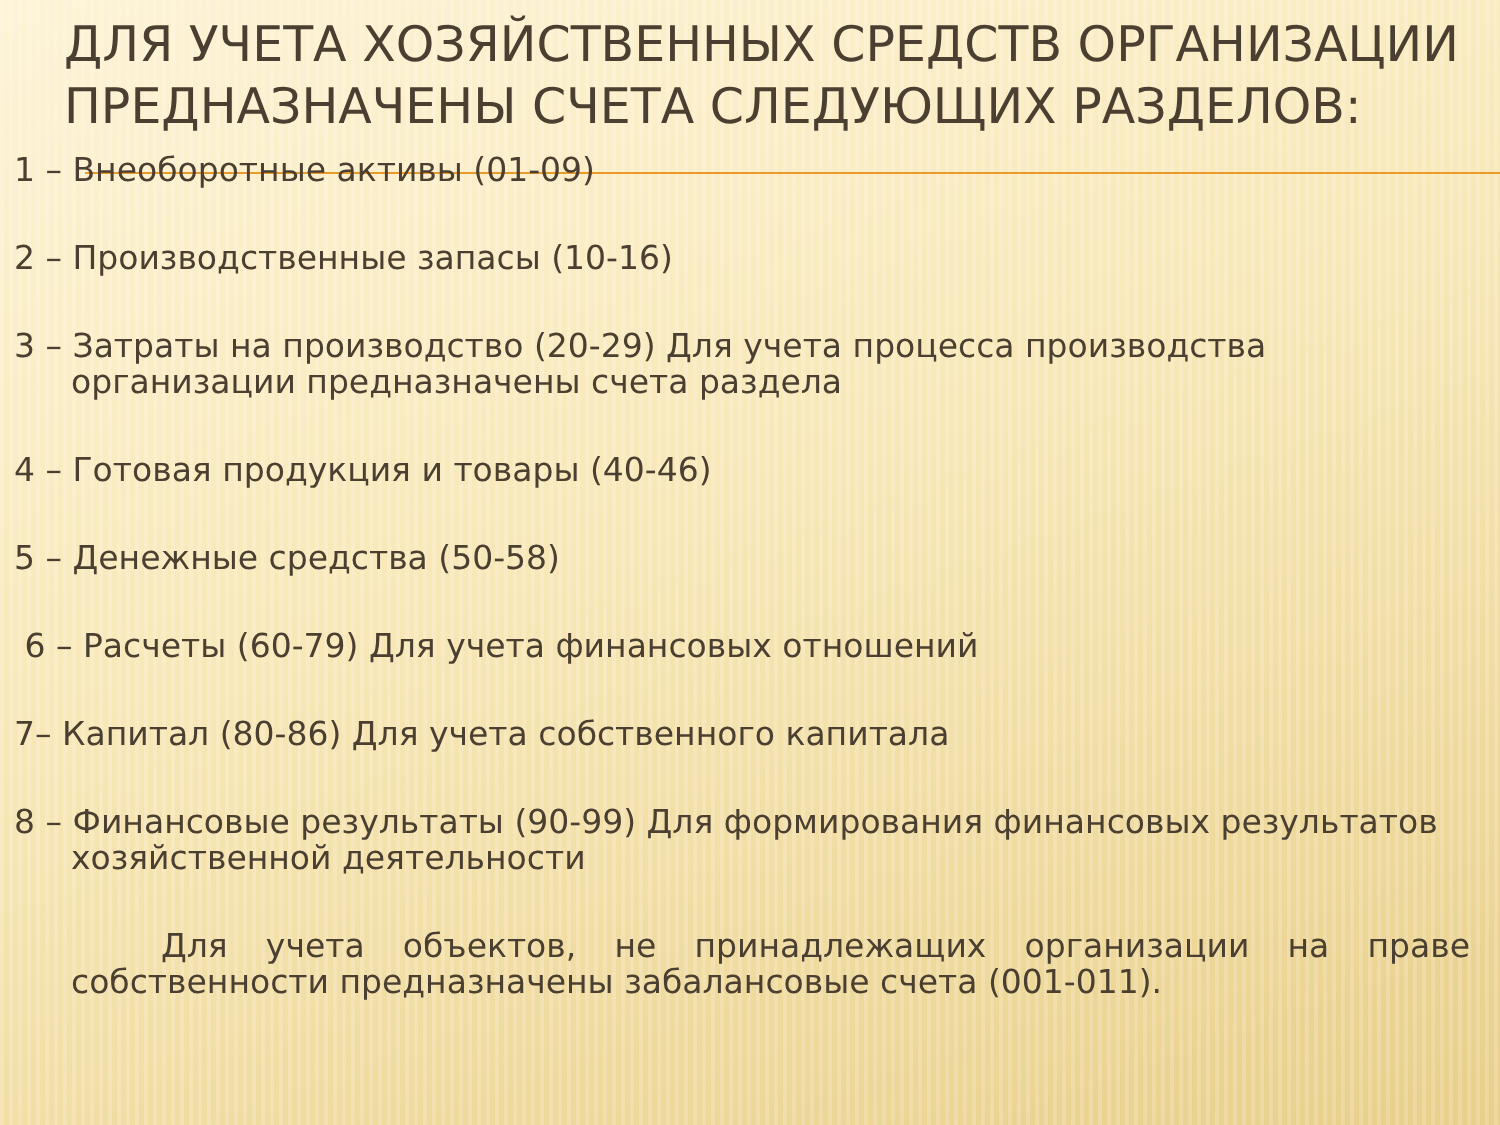ДЛЯ УЧЕТА ХОЗЯЙСТВЕННЫХ СРЕДСТВ ОРГАНИЗАЦИИ ПРЕДНАЗНАЧЕНЫ СЧЕТА СЛЕДУЮЩИХ РАЗДЕЛОВ:
1 – Внеоборотные активы (01-09)
2 – Производственные запасы (10-16)
3 – Затраты на производство (20-29) Для учета процесса производства организации предназначены счета раздела
4 – Готовая продукция и товары (40-46)
5 – Денежные средства (50-58)
6 – Расчеты (60-79) Для учета финансовых отношений
7– Капитал (80-86) Для учета собственного капитала
8 – Финансовые результаты (90-99) Для формирования финансовых результатов хозяйственной деятельности
Для учета объектов, не принадлежащих организации на праве собственности предназначены забалансовые счета (001-011).